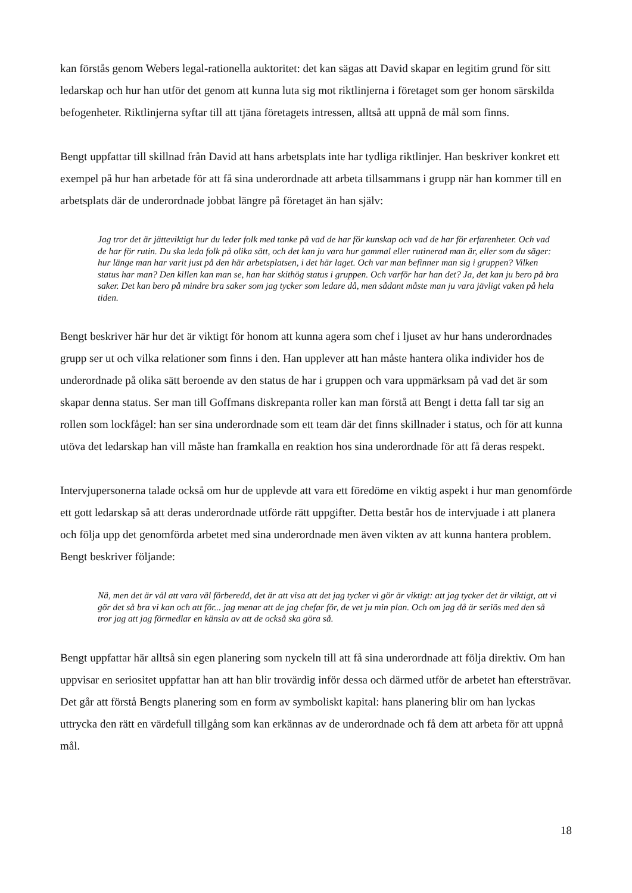kan förstås genom Webers legal-rationella auktoritet: det kan sägas att David skapar en legitim grund för sitt ledarskap och hur han utför det genom att kunna luta sig mot riktlinjerna i företaget som ger honom särskilda befogenheter. Riktlinjerna syftar till att tjäna företagets intressen, alltså att uppnå de mål som finns.
Bengt uppfattar till skillnad från David att hans arbetsplats inte har tydliga riktlinjer. Han beskriver konkret ett exempel på hur han arbetade för att få sina underordnade att arbeta tillsammans i grupp när han kommer till en arbetsplats där de underordnade jobbat längre på företaget än han själv:
Jag tror det är jätteviktigt hur du leder folk med tanke på vad de har för kunskap och vad de har för erfarenheter. Och vad de har för rutin. Du ska leda folk på olika sätt, och det kan ju vara hur gammal eller rutinerad man är, eller som du säger: hur länge man har varit just på den här arbetsplatsen, i det här laget. Och var man befinner man sig i gruppen? Vilken status har man? Den killen kan man se, han har skithög status i gruppen. Och varför har han det? Ja, det kan ju bero på bra saker. Det kan bero på mindre bra saker som jag tycker som ledare då, men sådant måste man ju vara jävligt vaken på hela tiden.
Bengt beskriver här hur det är viktigt för honom att kunna agera som chef i ljuset av hur hans underordnades grupp ser ut och vilka relationer som finns i den. Han upplever att han måste hantera olika individer hos de underordnade på olika sätt beroende av den status de har i gruppen och vara uppmärksam på vad det är som skapar denna status. Ser man till Goffmans diskrepanta roller kan man förstå att Bengt i detta fall tar sig an rollen som lockfågel: han ser sina underordnade som ett team där det finns skillnader i status, och för att kunna utöva det ledarskap han vill måste han framkalla en reaktion hos sina underordnade för att få deras respekt.
Intervjupersonerna talade också om hur de upplevde att vara ett föredöme en viktig aspekt i hur man genomförde ett gott ledarskap så att deras underordnade utförde rätt uppgifter. Detta består hos de intervjuade i att planera och följa upp det genomförda arbetet med sina underordnade men även vikten av att kunna hantera problem. Bengt beskriver följande:
Nä, men det är väl att vara väl förberedd, det är att visa att det jag tycker vi gör är viktigt: att jag tycker det är viktigt, att vi gör det så bra vi kan och att för... jag menar att de jag chefar för, de vet ju min plan. Och om jag då är seriös med den så tror jag att jag förmedlar en känsla av att de också ska göra så.
Bengt uppfattar här alltså sin egen planering som nyckeln till att få sina underordnade att följa direktiv. Om han uppvisar en seriositet uppfattar han att han blir trovärdig inför dessa och därmed utför de arbetet han eftersträvar. Det går att förstå Bengts planering som en form av symboliskt kapital: hans planering blir om han lyckas uttrycka den rätt en värdefull tillgång som kan erkännas av de underordnade och få dem att arbeta för att uppnå mål.
18